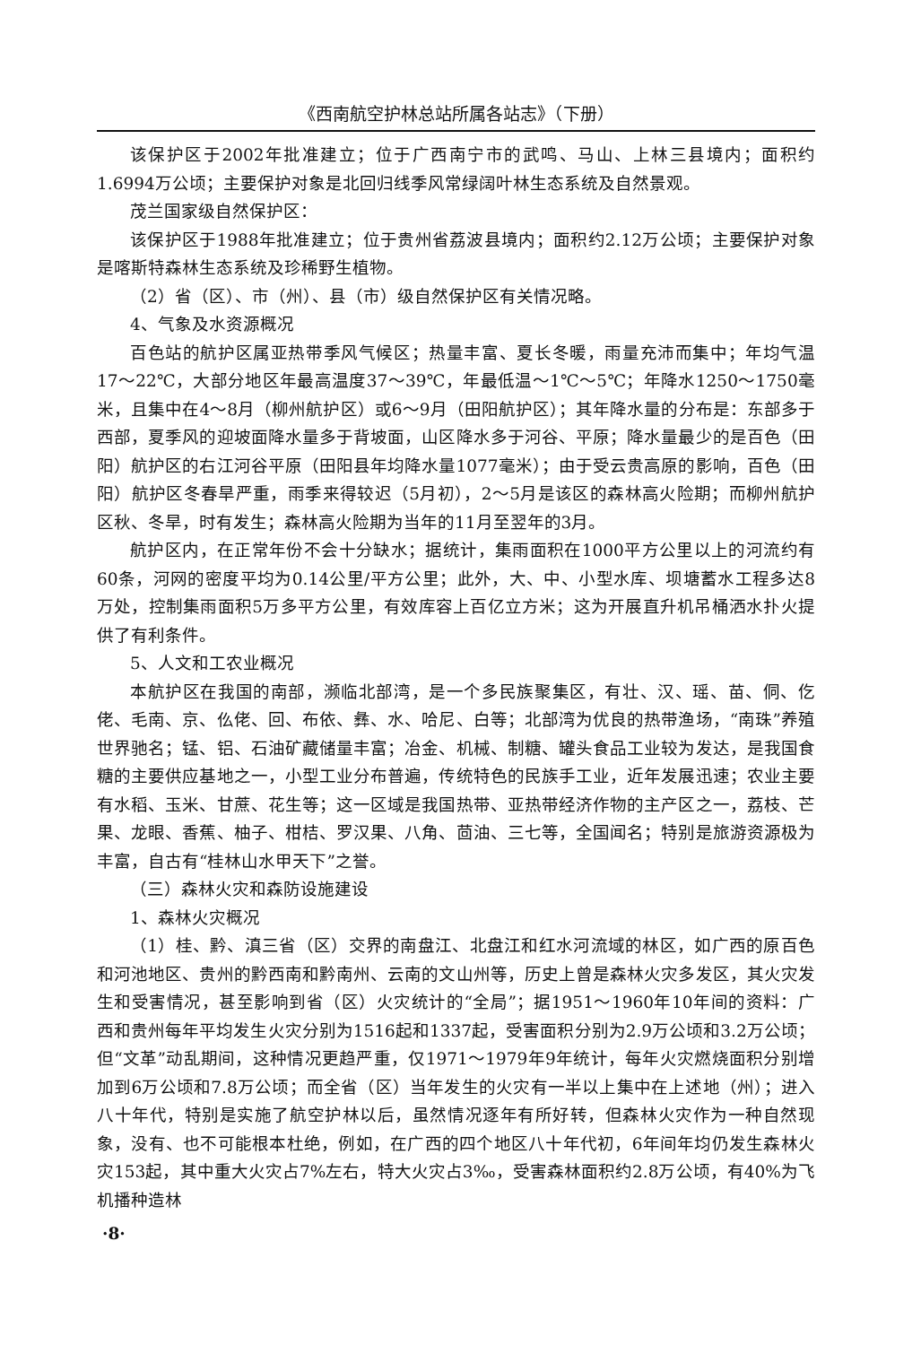《西南航空护林总站所属各站志》（下册）
该保护区于2002年批准建立；位于广西南宁市的武鸣、马山、上林三县境内；面积约1.6994万公顷；主要保护对象是北回归线季风常绿阔叶林生态系统及自然景观。
茂兰国家级自然保护区：
该保护区于1988年批准建立；位于贵州省荔波县境内；面积约2.12万公顷；主要保护对象是喀斯特森林生态系统及珍稀野生植物。
（2）省（区）、市（州）、县（市）级自然保护区有关情况略。
4、气象及水资源概况
百色站的航护区属亚热带季风气候区；热量丰富、夏长冬暖，雨量充沛而集中；年均气温17～22℃，大部分地区年最高温度37～39℃，年最低温～1℃～5℃；年降水1250～1750毫米，且集中在4～8月（柳州航护区）或6～9月（田阳航护区）；其年降水量的分布是：东部多于西部，夏季风的迎坡面降水量多于背坡面，山区降水多于河谷、平原；降水量最少的是百色（田阳）航护区的右江河谷平原（田阳县年均降水量1077毫米）；由于受云贵高原的影响，百色（田阳）航护区冬春旱严重，雨季来得较迟（5月初），2～5月是该区的森林高火险期；而柳州航护区秋、冬旱，时有发生；森林高火险期为当年的11月至翌年的3月。
航护区内，在正常年份不会十分缺水；据统计，集雨面积在1000平方公里以上的河流约有60条，河网的密度平均为0.14公里/平方公里；此外，大、中、小型水库、坝塘蓄水工程多达8万处，控制集雨面积5万多平方公里，有效库容上百亿立方米；这为开展直升机吊桶洒水扑火提供了有利条件。
5、人文和工农业概况
本航护区在我国的南部，濒临北部湾，是一个多民族聚集区，有壮、汉、瑶、苗、侗、仡佬、毛南、京、仫佬、回、布依、彝、水、哈尼、白等；北部湾为优良的热带渔场，“南珠”养殖世界驰名；锰、铝、石油矿藏储量丰富；冶金、机械、制糖、罐头食品工业较为发达，是我国食糖的主要供应基地之一，小型工业分布普遍，传统特色的民族手工业，近年发展迅速；农业主要有水稻、玉米、甘蔗、花生等；这一区域是我国热带、亚热带经济作物的主产区之一，荔枝、芒果、龙眼、香蕉、柚子、柑桔、罗汉果、八角、茴油、三七等，全国闻名；特别是旅游资源极为丰富，自古有“桂林山水甲天下”之誉。
（三）森林火灾和森防设施建设
1、森林火灾概况
（1）桂、黔、滇三省（区）交界的南盘江、北盘江和红水河流域的林区，如广西的原百色和河池地区、贵州的黔西南和黔南州、云南的文山州等，历史上曾是森林火灾多发区，其火灾发生和受害情况，甚至影响到省（区）火灾统计的“全局”；据1951～1960年10年间的资料：广西和贵州每年平均发生火灾分别为1516起和1337起，受害面积分别为2.9万公顷和3.2万公顷；但“文革”动乱期间，这种情况更趋严重，仅1971～1979年9年统计，每年火灾燃烧面积分别增加到6万公顷和7.8万公顷；而全省（区）当年发生的火灾有一半以上集中在上述地（州）；进入八十年代，特别是实施了航空护林以后，虽然情况逐年有所好转，但森林火灾作为一种自然现象，没有、也不可能根本杜绝，例如，在广西的四个地区八十年代初，6年间年均仍发生森林火灾153起，其中重大火灾占7%左右，特大火灾占3‰，受害森林面积约2.8万公顷，有40%为飞机播种造林
·8·